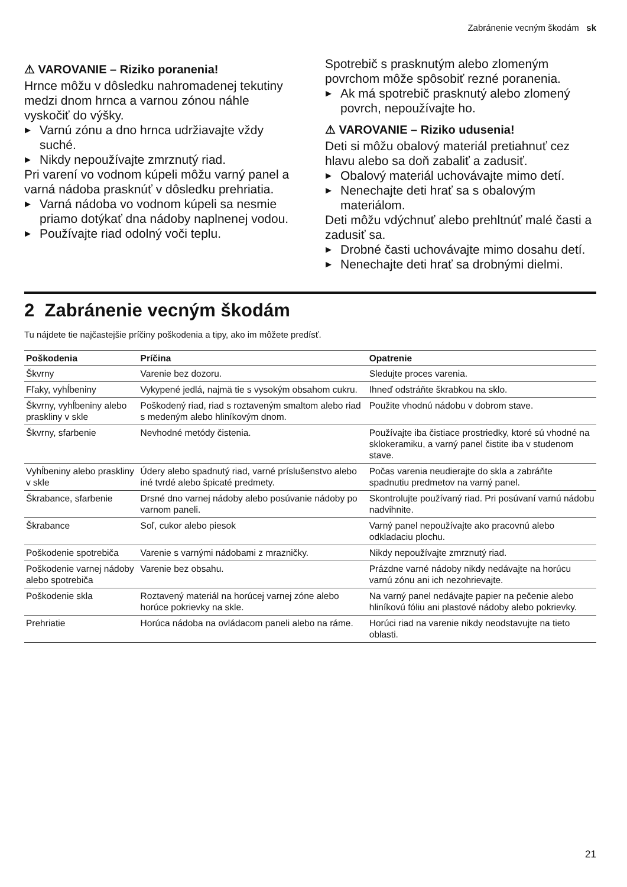Zabránenie vecným škodám sk
⚠ VAROVANIE – Riziko poranenia!
Hrnce môžu v dôsledku nahromadenej tekutiny medzi dnom hrnca a varnou zónou náhle vyskočiť do výšky.
▶ Varnú zónu a dno hrnca udržiavajte vždy suché.
▶ Nikdy nepoužívajte zmrznutý riad.
Pri varení vo vodnom kúpeli môžu varný panel a varná nádoba prasknúť v dôsledku prehriatia.
▶ Varná nádoba vo vodnom kúpeli sa nesmie priamo dotýkať dna nádoby naplnenej vodou.
▶ Používajte riad odolný voči teplu.
Spotrebič s prasknutým alebo zlomeným povrchom môže spôsobiť rezné poranenia.
▶ Ak má spotrebič prasknutý alebo zlomený povrch, nepoužívajte ho.
⚠ VAROVANIE – Riziko udusenia!
Deti si môžu obalový materiál pretiahnuť cez hlavu alebo sa doň zabaliť a zadusiť.
▶ Obalový materiál uchovávajte mimo detí.
▶ Nenechajte deti hrať sa s obalovým materiálom.
Deti môžu vdýchnuť alebo prehltnúť malé časti a zadusiť sa.
▶ Drobné časti uchovávajte mimo dosahu detí.
▶ Nenechajte deti hrať sa drobnými dielmi.
2 Zabránenie vecným škodám
Tu nájdete tie najčastejšie príčiny poškodenia a tipy, ako im môžete predísť.
| Poškodenia | Príčina | Opatrenie |
| --- | --- | --- |
| Škvrny | Varenie bez dozoru. | Sledujte proces varenia. |
| Fľaky, vyhĺbeniny | Vykypené jedlá, najmä tie s vysokým obsahom cukru. | Ihneď odstráňte škrabkou na sklo. |
| Škvrny, vyhĺbeniny alebo praskliny v skle | Poškodený riad, riad s roztaveným smaltom alebo riad s medeným alebo hliníkovým dnom. | Použite vhodnú nádobu v dobrom stave. |
| Škvrny, sfarbenie | Nevhodné metódy čistenia. | Používajte iba čistiace prostriedky, ktoré sú vhodné na sklokeramiku, a varný panel čistite iba v studenom stave. |
| Vyhĺbeniny alebo praskliny v skle | Údery alebo spadnutý riad, varné príslušenstvo alebo iné tvrdé alebo špicaté predmety. | Počas varenia neudierajte do skla a zabráňte spadnutiu predmetov na varný panel. |
| Škrabance, sfarbenie | Drsné dno varnej nádoby alebo posúvanie nádoby po varnom paneli. | Skontrolujte používaný riad. Pri posúvaní varnú nádobu nadvihnite. |
| Škrabance | Soľ, cukor alebo piesok | Varný panel nepoužívajte ako pracovnú alebo odkladaciu plochu. |
| Poškodenie spotrebiča | Varenie s varnými nádobami z mrazničky. | Nikdy nepoužívajte zmrznutý riad. |
| Poškodenie varnej nádoby alebo spotrebiča | Varenie bez obsahu. | Prázdne varné nádoby nikdy nedávajte na horúcu varnú zónu ani ich nezohrievajte. |
| Poškodenie skla | Roztavený materiál na horúcej varnej zóne alebo horúce pokrievky na skle. | Na varný panel nedávajte papier na pečenie alebo hliníkovú fóliu ani plastové nádoby alebo pokrievky. |
| Prehriatie | Horúca nádoba na ovládacom paneli alebo na ráme. | Horúci riad na varenie nikdy neodstavujte na tieto oblasti. |
21